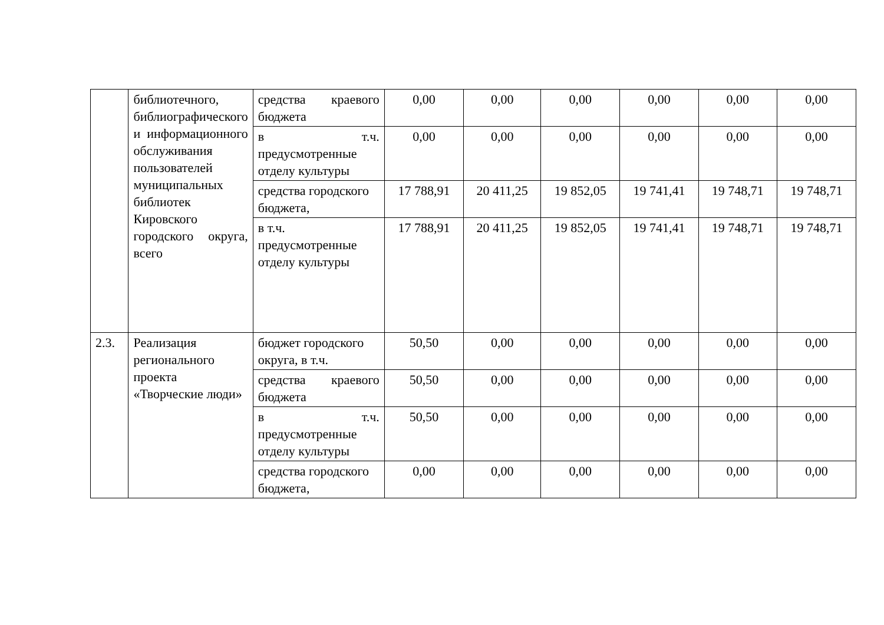| | библиотечного, библиографического и информационного обслуживания пользователей муниципальных библиотек Кировского городского округа, всего | средства краевого бюджета | 0,00 | 0,00 | 0,00 | 0,00 | 0,00 | 0,00 |
| | | в т.ч. предусмотренные отделу культуры | 0,00 | 0,00 | 0,00 | 0,00 | 0,00 | 0,00 |
| | | средства городского бюджета, | 17 788,91 | 20 411,25 | 19 852,05 | 19 741,41 | 19 748,71 | 19 748,71 |
| | | в т.ч. предусмотренные отделу культуры | 17 788,91 | 20 411,25 | 19 852,05 | 19 741,41 | 19 748,71 | 19 748,71 |
| 2.3. | Реализация регионального проекта «Творческие люди» | бюджет городского округа, в т.ч. | 50,50 | 0,00 | 0,00 | 0,00 | 0,00 | 0,00 |
| | | средства краевого бюджета | 50,50 | 0,00 | 0,00 | 0,00 | 0,00 | 0,00 |
| | | в т.ч. предусмотренные отделу культуры | 50,50 | 0,00 | 0,00 | 0,00 | 0,00 | 0,00 |
| | | средства городского бюджета, | 0,00 | 0,00 | 0,00 | 0,00 | 0,00 | 0,00 |